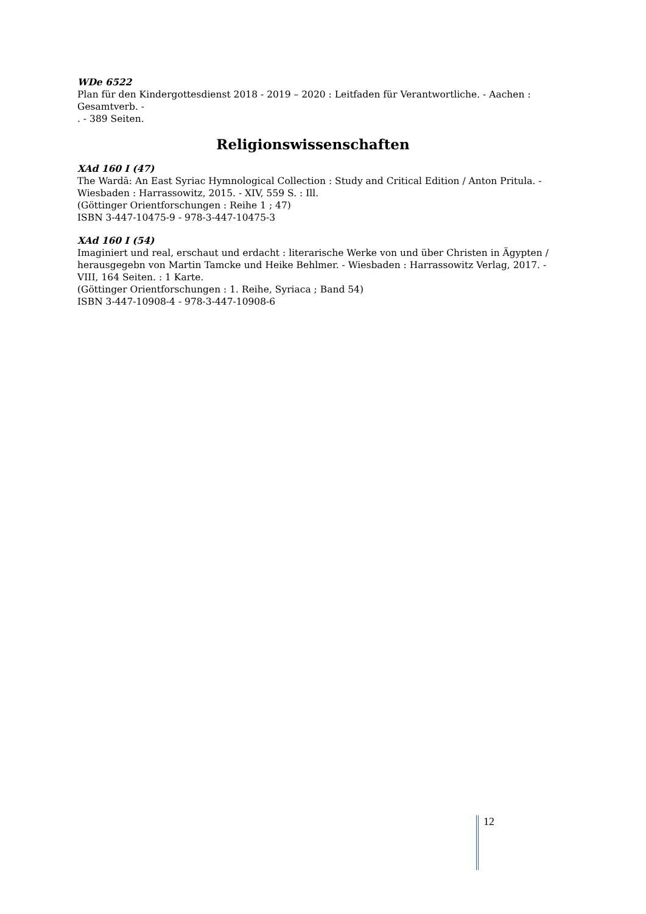WDe 6522
Plan für den Kindergottesdienst 2018 - 2019 – 2020 : Leitfaden für Verantwortliche. - Aachen : Gesamtverb. -
. - 389 Seiten.
Religionswissenschaften
XAd 160 I (47)
The Wardā: An East Syriac Hymnological Collection : Study and Critical Edition / Anton Pritula. - Wiesbaden : Harrassowitz, 2015. - XIV, 559 S. : Ill.
(Göttinger Orientforschungen : Reihe 1 ; 47)
ISBN 3-447-10475-9 - 978-3-447-10475-3
XAd 160 I (54)
Imaginiert und real, erschaut und erdacht : literarische Werke von und über Christen in Ägypten / herausgegebn von Martin Tamcke und Heike Behlmer. - Wiesbaden : Harrassowitz Verlag, 2017. - VIII, 164 Seiten. : 1 Karte.
(Göttinger Orientforschungen : 1. Reihe, Syriaca ; Band 54)
ISBN 3-447-10908-4 - 978-3-447-10908-6
12